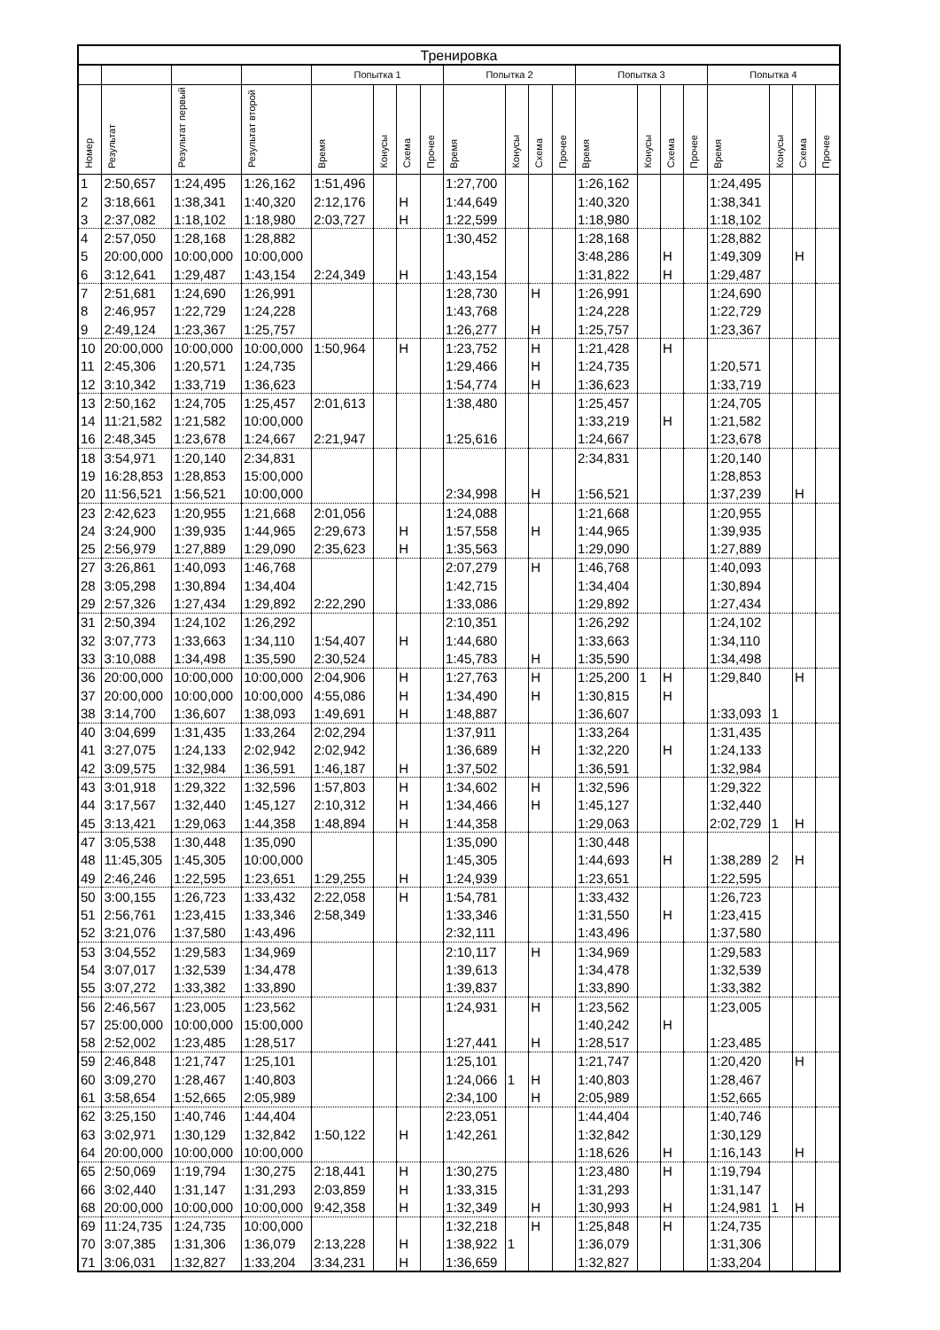| Тренировка | | | | | | | | | | | | | | | | | | | |
| --- | --- | --- | --- | --- | --- | --- | --- | --- | --- | --- | --- | --- | --- | --- | --- | --- | --- | --- | --- |
| | | | | Попытка 1 | | | | Попытка 2 | | | | Попытка 3 | | | | Попытка 4 | | | |
| Номер | Результат | Результат первый | Результат второй | Время | Конусы | Схема | Прочее | Время | Конусы | Схема | Прочее | Время | Конусы | Схема | Прочее | Время | Конусы | Схема | Прочее |
| 1 | 2:50,657 | 1:24,495 | 1:26,162 | 1:51,496 | | | | 1:27,700 | | | | 1:26,162 | | | | 1:24,495 | | | |
| 2 | 3:18,661 | 1:38,341 | 1:40,320 | 2:12,176 | | Н | | 1:44,649 | | | | 1:40,320 | | | | 1:38,341 | | | |
| 3 | 2:37,082 | 1:18,102 | 1:18,980 | 2:03,727 | | Н | | 1:22,599 | | | | 1:18,980 | | | | 1:18,102 | | | |
| 4 | 2:57,050 | 1:28,168 | 1:28,882 | | | | | 1:30,452 | | | | 1:28,168 | | | | 1:28,882 | | | |
| 5 | 20:00,000 | 10:00,000 | 10:00,000 | | | | | | | | | 3:48,286 | | Н | | 1:49,309 | | Н | |
| 6 | 3:12,641 | 1:29,487 | 1:43,154 | 2:24,349 | | Н | | 1:43,154 | | | | 1:31,822 | | Н | | 1:29,487 | | | |
| 7 | 2:51,681 | 1:24,690 | 1:26,991 | | | | | 1:28,730 | | Н | | 1:26,991 | | | | 1:24,690 | | | |
| 8 | 2:46,957 | 1:22,729 | 1:24,228 | | | | | 1:43,768 | | | | 1:24,228 | | | | 1:22,729 | | | |
| 9 | 2:49,124 | 1:23,367 | 1:25,757 | | | | | 1:26,277 | | Н | | 1:25,757 | | | | 1:23,367 | | | |
| 10 | 20:00,000 | 10:00,000 | 10:00,000 | 1:50,964 | | Н | | 1:23,752 | | Н | | 1:21,428 | | Н | | | | | |
| 11 | 2:45,306 | 1:20,571 | 1:24,735 | | | | | 1:29,466 | | Н | | 1:24,735 | | | | 1:20,571 | | | |
| 12 | 3:10,342 | 1:33,719 | 1:36,623 | | | | | 1:54,774 | | Н | | 1:36,623 | | | | 1:33,719 | | | |
| 13 | 2:50,162 | 1:24,705 | 1:25,457 | 2:01,613 | | | | 1:38,480 | | | | 1:25,457 | | | | 1:24,705 | | | |
| 14 | 11:21,582 | 1:21,582 | 10:00,000 | | | | | | | | | 1:33,219 | | Н | | 1:21,582 | | | |
| 16 | 2:48,345 | 1:23,678 | 1:24,667 | 2:21,947 | | | | 1:25,616 | | | | 1:24,667 | | | | 1:23,678 | | | |
| 18 | 3:54,971 | 1:20,140 | 2:34,831 | | | | | | | | | 2:34,831 | | | | 1:20,140 | | | |
| 19 | 16:28,853 | 1:28,853 | 15:00,000 | | | | | | | | | | | | | 1:28,853 | | | |
| 20 | 11:56,521 | 1:56,521 | 10:00,000 | | | | | 2:34,998 | | Н | | 1:56,521 | | | | 1:37,239 | | Н | |
| 23 | 2:42,623 | 1:20,955 | 1:21,668 | 2:01,056 | | | | 1:24,088 | | | | 1:21,668 | | | | 1:20,955 | | | |
| 24 | 3:24,900 | 1:39,935 | 1:44,965 | 2:29,673 | | Н | | 1:57,558 | | Н | | 1:44,965 | | | | 1:39,935 | | | |
| 25 | 2:56,979 | 1:27,889 | 1:29,090 | 2:35,623 | | Н | | 1:35,563 | | | | 1:29,090 | | | | 1:27,889 | | | |
| 27 | 3:26,861 | 1:40,093 | 1:46,768 | | | | | 2:07,279 | | Н | | 1:46,768 | | | | 1:40,093 | | | |
| 28 | 3:05,298 | 1:30,894 | 1:34,404 | | | | | 1:42,715 | | | | 1:34,404 | | | | 1:30,894 | | | |
| 29 | 2:57,326 | 1:27,434 | 1:29,892 | 2:22,290 | | | | 1:33,086 | | | | 1:29,892 | | | | 1:27,434 | | | |
| 31 | 2:50,394 | 1:24,102 | 1:26,292 | | | | | 2:10,351 | | | | 1:26,292 | | | | 1:24,102 | | | |
| 32 | 3:07,773 | 1:33,663 | 1:34,110 | 1:54,407 | | Н | | 1:44,680 | | | | 1:33,663 | | | | 1:34,110 | | | |
| 33 | 3:10,088 | 1:34,498 | 1:35,590 | 2:30,524 | | | | 1:45,783 | | Н | | 1:35,590 | | | | 1:34,498 | | | |
| 36 | 20:00,000 | 10:00,000 | 10:00,000 | 2:04,906 | | Н | | 1:27,763 | | Н | | 1:25,200 | 1 | Н | | 1:29,840 | | Н | |
| 37 | 20:00,000 | 10:00,000 | 10:00,000 | 4:55,086 | | Н | | 1:34,490 | | Н | | 1:30,815 | | Н | | | | | |
| 38 | 3:14,700 | 1:36,607 | 1:38,093 | 1:49,691 | | Н | | 1:48,887 | | | | 1:36,607 | | | | 1:33,093 | 1 | | |
| 40 | 3:04,699 | 1:31,435 | 1:33,264 | 2:02,294 | | | | 1:37,911 | | | | 1:33,264 | | | | 1:31,435 | | | |
| 41 | 3:27,075 | 1:24,133 | 2:02,942 | 2:02,942 | | | | 1:36,689 | | Н | | 1:32,220 | | Н | | 1:24,133 | | | |
| 42 | 3:09,575 | 1:32,984 | 1:36,591 | 1:46,187 | | Н | | 1:37,502 | | | | 1:36,591 | | | | 1:32,984 | | | |
| 43 | 3:01,918 | 1:29,322 | 1:32,596 | 1:57,803 | | Н | | 1:34,602 | | Н | | 1:32,596 | | | | 1:29,322 | | | |
| 44 | 3:17,567 | 1:32,440 | 1:45,127 | 2:10,312 | | Н | | 1:34,466 | | Н | | 1:45,127 | | | | 1:32,440 | | | |
| 45 | 3:13,421 | 1:29,063 | 1:44,358 | 1:48,894 | | Н | | 1:44,358 | | | | 1:29,063 | | | | 2:02,729 | 1 | Н | |
| 47 | 3:05,538 | 1:30,448 | 1:35,090 | | | | | 1:35,090 | | | | 1:30,448 | | | | | | | |
| 48 | 11:45,305 | 1:45,305 | 10:00,000 | | | | | 1:45,305 | | | | 1:44,693 | | Н | | 1:38,289 | 2 | Н | |
| 49 | 2:46,246 | 1:22,595 | 1:23,651 | 1:29,255 | | Н | | 1:24,939 | | | | 1:23,651 | | | | 1:22,595 | | | |
| 50 | 3:00,155 | 1:26,723 | 1:33,432 | 2:22,058 | | Н | | 1:54,781 | | | | 1:33,432 | | | | 1:26,723 | | | |
| 51 | 2:56,761 | 1:23,415 | 1:33,346 | 2:58,349 | | | | 1:33,346 | | | | 1:31,550 | | Н | | 1:23,415 | | | |
| 52 | 3:21,076 | 1:37,580 | 1:43,496 | | | | | 2:32,111 | | | | 1:43,496 | | | | 1:37,580 | | | |
| 53 | 3:04,552 | 1:29,583 | 1:34,969 | | | | | 2:10,117 | | Н | | 1:34,969 | | | | 1:29,583 | | | |
| 54 | 3:07,017 | 1:32,539 | 1:34,478 | | | | | 1:39,613 | | | | 1:34,478 | | | | 1:32,539 | | | |
| 55 | 3:07,272 | 1:33,382 | 1:33,890 | | | | | 1:39,837 | | | | 1:33,890 | | | | 1:33,382 | | | |
| 56 | 2:46,567 | 1:23,005 | 1:23,562 | | | | | 1:24,931 | | Н | | 1:23,562 | | | | 1:23,005 | | | |
| 57 | 25:00,000 | 10:00,000 | 15:00,000 | | | | | | | | | 1:40,242 | | Н | | | | | |
| 58 | 2:52,002 | 1:23,485 | 1:28,517 | | | | | 1:27,441 | | Н | | 1:28,517 | | | | 1:23,485 | | | |
| 59 | 2:46,848 | 1:21,747 | 1:25,101 | | | | | 1:25,101 | | | | 1:21,747 | | | | 1:20,420 | | Н | |
| 60 | 3:09,270 | 1:28,467 | 1:40,803 | | | | | 1:24,066 | 1 | Н | | 1:40,803 | | | | 1:28,467 | | | |
| 61 | 3:58,654 | 1:52,665 | 2:05,989 | | | | | 2:34,100 | | Н | | 2:05,989 | | | | 1:52,665 | | | |
| 62 | 3:25,150 | 1:40,746 | 1:44,404 | | | | | 2:23,051 | | | | 1:44,404 | | | | 1:40,746 | | | |
| 63 | 3:02,971 | 1:30,129 | 1:32,842 | 1:50,122 | | Н | | 1:42,261 | | | | 1:32,842 | | | | 1:30,129 | | | |
| 64 | 20:00,000 | 10:00,000 | 10:00,000 | | | | | | | | | 1:18,626 | | Н | | 1:16,143 | | Н | |
| 65 | 2:50,069 | 1:19,794 | 1:30,275 | 2:18,441 | | Н | | 1:30,275 | | | | 1:23,480 | | Н | | 1:19,794 | | | |
| 66 | 3:02,440 | 1:31,147 | 1:31,293 | 2:03,859 | | Н | | 1:33,315 | | | | 1:31,293 | | | | 1:31,147 | | | |
| 68 | 20:00,000 | 10:00,000 | 10:00,000 | 9:42,358 | | Н | | 1:32,349 | | Н | | 1:30,993 | | Н | | 1:24,981 | 1 | Н | |
| 69 | 11:24,735 | 1:24,735 | 10:00,000 | | | | | 1:32,218 | | Н | | 1:25,848 | | Н | | 1:24,735 | | | |
| 70 | 3:07,385 | 1:31,306 | 1:36,079 | 2:13,228 | | Н | | 1:38,922 | 1 | | | 1:36,079 | | | | 1:31,306 | | | |
| 71 | 3:06,031 | 1:32,827 | 1:33,204 | 3:34,231 | | Н | | 1:36,659 | | | | 1:32,827 | | | | 1:33,204 | | | |